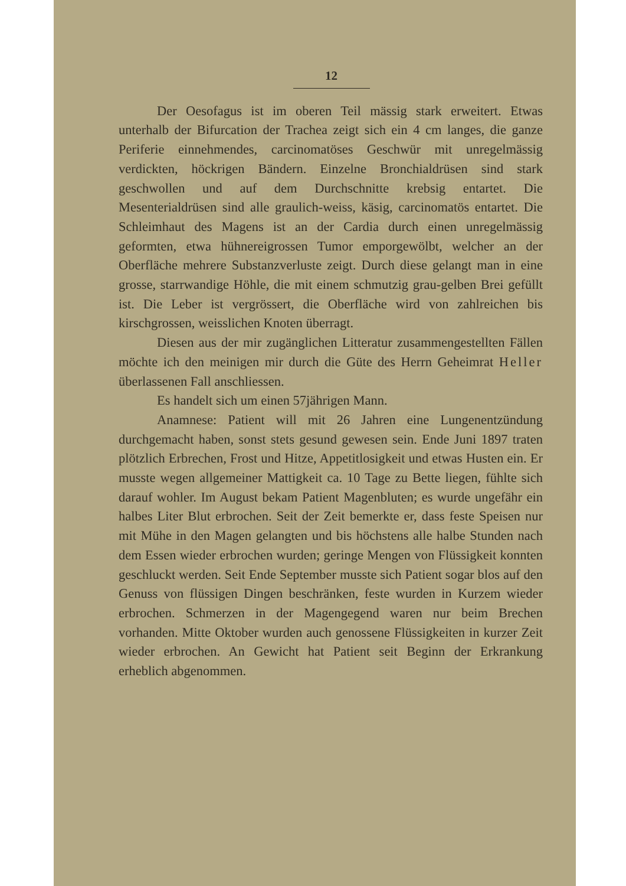12
Der Oesofagus ist im oberen Teil mässig stark erweitert. Etwas unterhalb der Bifurcation der Trachea zeigt sich ein 4 cm langes, die ganze Periferie einnehmendes, carcinomatöses Geschwür mit unregelmässig verdickten, höckrigen Bändern. Einzelne Bronchialdrüsen sind stark geschwollen und auf dem Durchschnitte krebsig entartet. Die Mesenterialdrüsen sind alle graulich-weiss, käsig, carcinomatös entartet. Die Schleimhaut des Magens ist an der Cardia durch einen unregelmässig geformten, etwa hühnereigrossen Tumor emporgewölbt, welcher an der Oberfläche mehrere Substanzverluste zeigt. Durch diese gelangt man in eine grosse, starrwandige Höhle, die mit einem schmutzig grau-gelben Brei gefüllt ist. Die Leber ist vergrössert, die Oberfläche wird von zahlreichen bis kirschgrossen, weisslichen Knoten überragt.
Diesen aus der mir zugänglichen Litteratur zusammengestellten Fällen möchte ich den meinigen mir durch die Güte des Herrn Geheimrat Heller überlassenen Fall anschliessen.
Es handelt sich um einen 57jährigen Mann.
Anamnese: Patient will mit 26 Jahren eine Lungenentzündung durchgemacht haben, sonst stets gesund gewesen sein. Ende Juni 1897 traten plötzlich Erbrechen, Frost und Hitze, Appetitlosigkeit und etwas Husten ein. Er musste wegen allgemeiner Mattigkeit ca. 10 Tage zu Bette liegen, fühlte sich darauf wohler. Im August bekam Patient Magenbluten; es wurde ungefähr ein halbes Liter Blut erbrochen. Seit der Zeit bemerkte er, dass feste Speisen nur mit Mühe in den Magen gelangten und bis höchstens alle halbe Stunden nach dem Essen wieder erbrochen wurden; geringe Mengen von Flüssigkeit konnten geschluckt werden. Seit Ende September musste sich Patient sogar blos auf den Genuss von flüssigen Dingen beschränken, feste wurden in Kurzem wieder erbrochen. Schmerzen in der Magengegend waren nur beim Brechen vorhanden. Mitte Oktober wurden auch genossene Flüssigkeiten in kurzer Zeit wieder erbrochen. An Gewicht hat Patient seit Beginn der Erkrankung erheblich abgenommen.